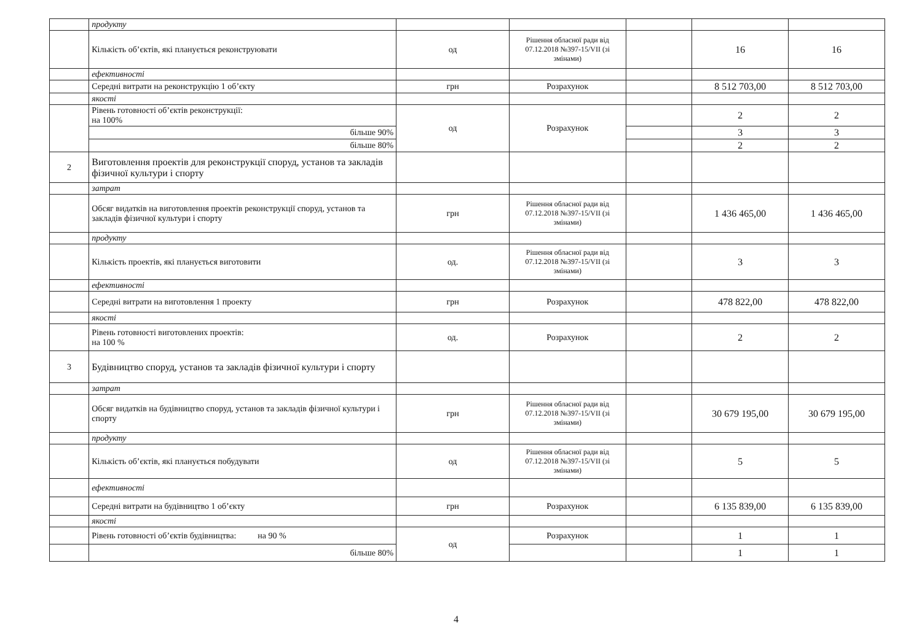| | продукту | | | | | |
| | Кількість об’єктів, які планується реконструювати | од | Рішення обласної ради від 07.12.2018 №397-15/VII (зі змінами) | | 16 | 16 |
| | ефективності | | | | | |
| | Середні витрати на реконструкцію 1 об’єкту | грн | Розрахунок | | 8 512 703,00 | 8 512 703,00 |
| | якості | | | | | |
| | Рівень готовності об’єктів реконструкції: на 100% | од | Розрахунок | | 2 | 2 |
| | більше 90% | | | | 3 | 3 |
| | більше 80% | | | | 2 | 2 |
| 2 | Виготовлення проектів для реконструкції споруд, установ та закладів фізичної культури і спорту | | | | | |
| | затрат | | | | | |
| | Обсяг видатків на виготовлення проектів реконструкції споруд, установ та закладів фізичної культури і спорту | грн | Рішення обласної ради від 07.12.2018 №397-15/VII (зі змінами) | | 1 436 465,00 | 1 436 465,00 |
| | продукту | | | | | |
| | Кількість проектів, які планується виготовити | од. | Рішення обласної ради від 07.12.2018 №397-15/VII (зі змінами) | | 3 | 3 |
| | ефективності | | | | | |
| | Середні витрати на виготовлення 1 проекту | грн | Розрахунок | | 478 822,00 | 478 822,00 |
| | якості | | | | | |
| | Рівень готовності виготовлених проектів: на 100 % | од. | Розрахунок | | 2 | 2 |
| 3 | Будівництво споруд, установ та закладів фізичної культури і спорту | | | | | |
| | затрат | | | | | |
| | Обсяг видатків на будівництво споруд, установ та закладів фізичної культури і спорту | грн | Рішення обласної ради від 07.12.2018 №397-15/VII (зі змінами) | | 30 679 195,00 | 30 679 195,00 |
| | продукту | | | | | |
| | Кількість об’єктів, які планується побудувати | од | Рішення обласної ради від 07.12.2018 №397-15/VII (зі змінами) | | 5 | 5 |
| | ефективності | | | | | |
| | Середні витрати на будівництво 1 об’єкту | грн | Розрахунок | | 6 135 839,00 | 6 135 839,00 |
| | якості | | | | | |
| | Рівень готовності об’єктів будівництва: на 90 % | од | Розрахунок | | 1 | 1 |
| | більше 80% | | | | 1 | 1 |
4